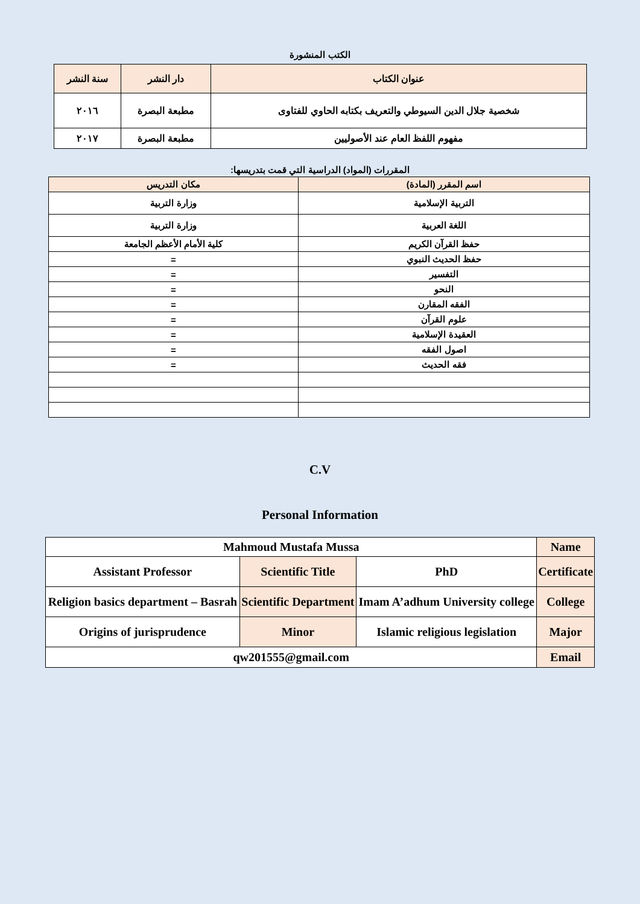الكتب المنشورة
| عنوان الكتاب | دار النشر | سنة النشر |
| شخصية جلال الدين السيوطي والتعريف بكتابه الحاوي للفتاوى | مطبعة البصرة | ٢٠١٦ |
| مفهوم اللفظ العام عند الأصوليين | مطبعة البصرة | ٢٠١٧ |
المقررات (المواد) الدراسية التي قمت بتدريسها:
| اسم المقرر (المادة) | مكان التدريس |
| التربية الإسلامية | وزارة التربية |
| اللغة العربية | وزارة التربية |
| حفظ القرآن الكريم | كلية الأمام الأعظم الجامعة |
| حفظ الحديث النبوي | = |
| التفسير | = |
| النحو | = |
| الفقه المقارن | = |
| علوم القرآن | = |
| العقيدة الإسلامية | = |
| اصول الفقه | = |
| فقه الحديث | = |
C.V
Personal Information
| Mahmoud Mustafa Mussa | | | Name |
| Assistant Professor | Scientific Title | PhD | Certificate |
| Religion basics department – Basrah | Scientific Department | Imam A’adhum University college | College |
| Origins of jurisprudence | Minor | Islamic religious legislation | Major |
| qw201555@gmail.com | | | Email |